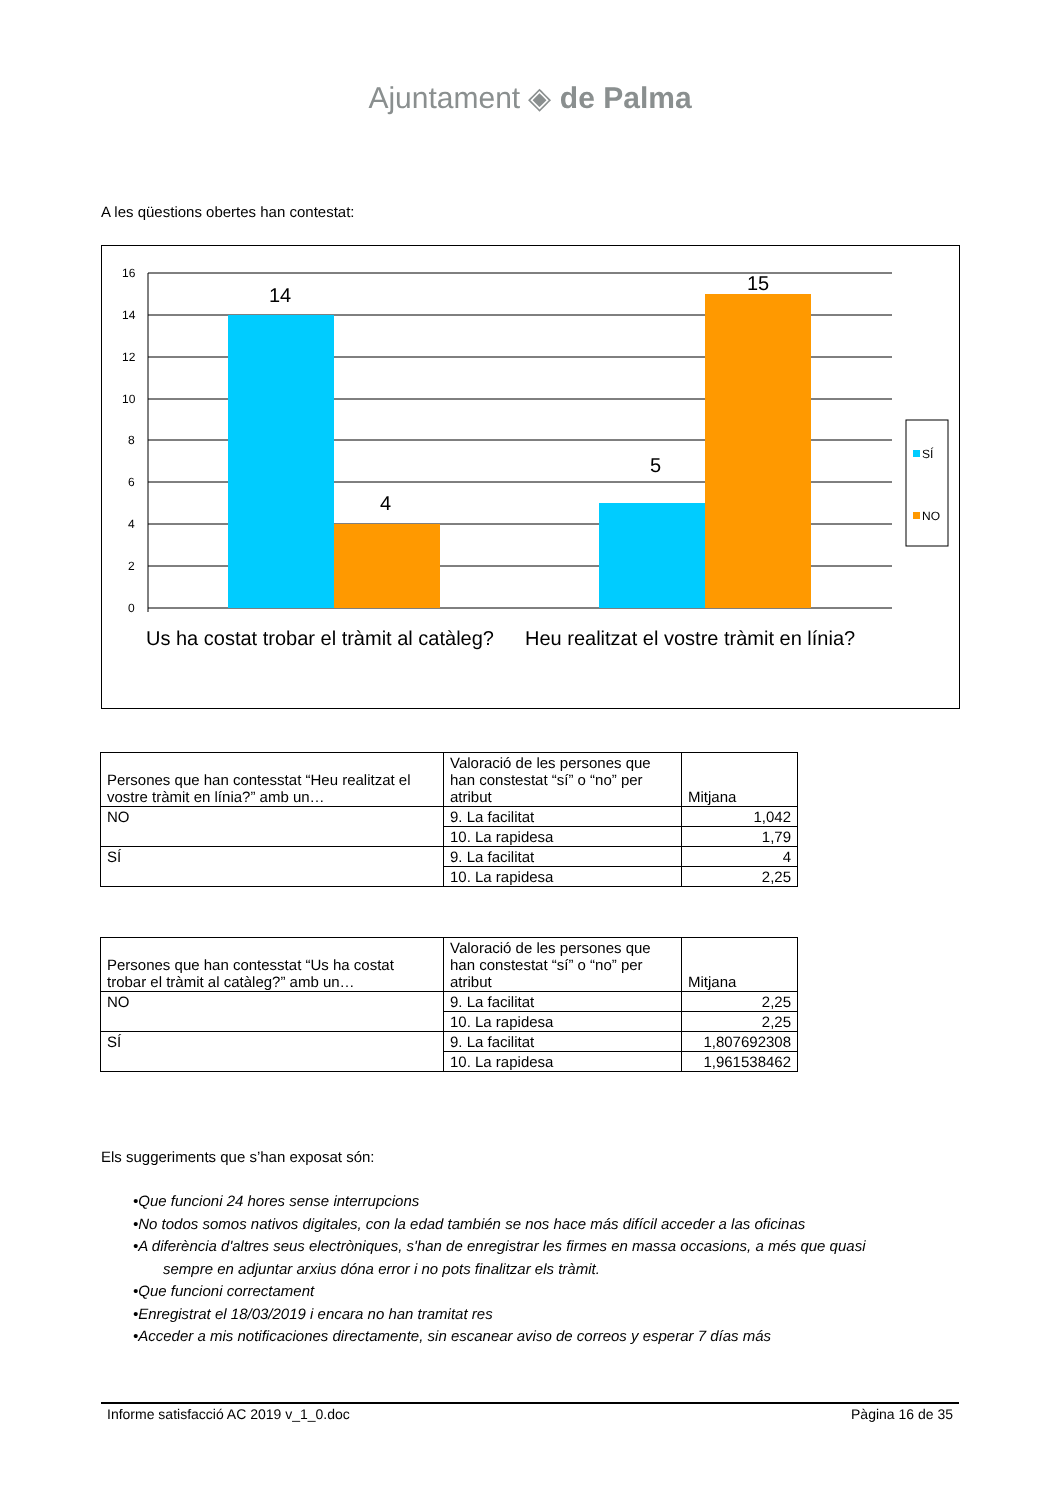Ajuntament ◈ de Palma
A les qüestions obertes han contestat:
16
14
12
10
8
6
4
2
0
14
4
5
15
SÍ
NO
Us ha costat trobar el tràmit al catàleg?
Heu realitzat el vostre tràmit en línia?
| Persones que han contesstat “Heu realitzat el vostre tràmit en línia?” amb un… | Valoració de les persones que han constestat “sí” o “no” per atribut | Mitjana |
| NO | 9. La facilitat | 1,042 |
| | 10. La rapidesa | 1,79 |
| SÍ | 9. La facilitat | 4 |
| | 10. La rapidesa | 2,25 |
| Persones que han contesstat “Us ha costat trobar el tràmit al catàleg?” amb un… | Valoració de les persones que han constestat “sí” o “no” per atribut | Mitjana |
| NO | 9. La facilitat | 2,25 |
| | 10. La rapidesa | 2,25 |
| SÍ | 9. La facilitat | 1,807692308 |
| | 10. La rapidesa | 1,961538462 |
Els suggeriments que s’han exposat són:
•Que funcioni 24 hores sense interrupcions
•No todos somos nativos digitales, con la edad también se nos hace más difícil acceder a las oficinas
•A diferència d'altres seus electròniques, s'han de enregistrar les firmes en massa occasions, a més que quasi
sempre en adjuntar arxius dóna error i no pots finalitzar els tràmit.
•Que funcioni correctament
•Enregistrat el 18/03/2019 i encara no han tramitat res
•Acceder a mis notificaciones directamente, sin escanear aviso de correos y esperar 7 días más
Informe satisfacció AC 2019 v_1_0.doc Pàgina 16 de 35